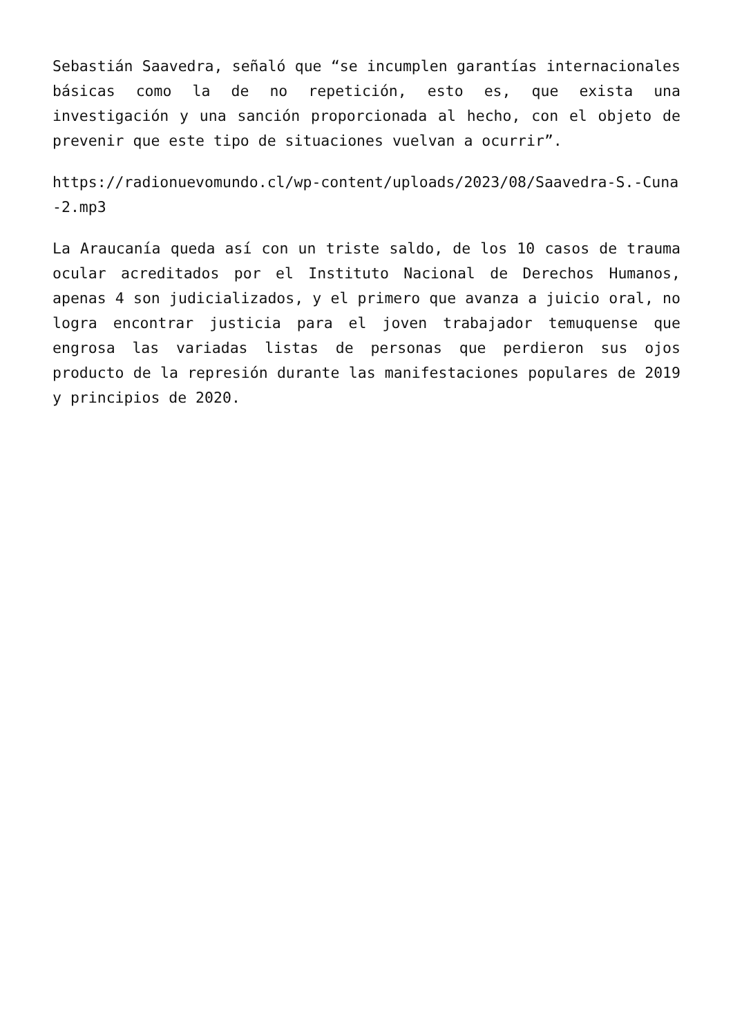Sebastián Saavedra, señaló que “se incumplen garantías internacionales básicas como la de no repetición, esto es, que exista una investigación y una sanción proporcionada al hecho, con el objeto de prevenir que este tipo de situaciones vuelvan a ocurrir”.
https://radionuevomundo.cl/wp-content/uploads/2023/08/Saavedra-S.-Cuna-2.mp3
La Araucanía queda así con un triste saldo, de los 10 casos de trauma ocular acreditados por el Instituto Nacional de Derechos Humanos, apenas 4 son judicializados, y el primero que avanza a juicio oral, no logra encontrar justicia para el joven trabajador temuquense que engrosa las variadas listas de personas que perdieron sus ojos producto de la represión durante las manifestaciones populares de 2019 y principios de 2020.